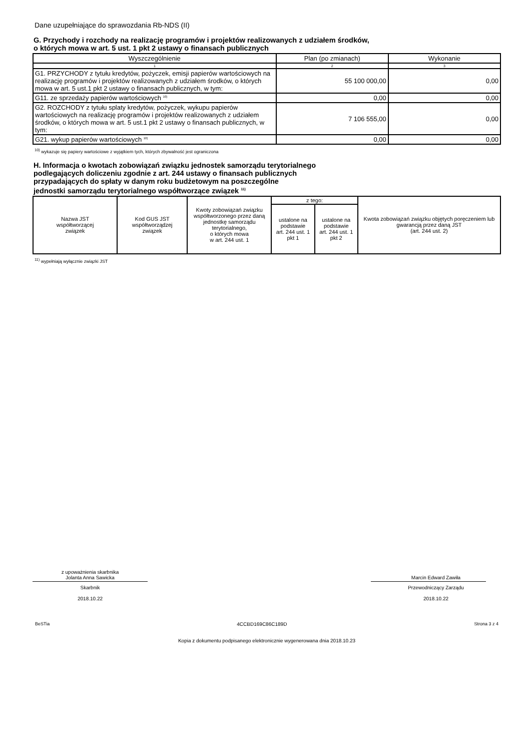Dane uzupełniające do sprawozdania Rb-NDS (II)
G. Przychody i rozchody na realizację programów i projektów realizowanych z udziałem środków,
o których mowa w art. 5 ust. 1 pkt 2 ustawy o finansach publicznych
| Wyszczególnienie | Plan (po zmianach) | Wykonanie |
| --- | --- | --- |
| 1 | 2 | 3 |
| G1. PRZYCHODY z tytułu kredytów, pożyczek, emisji papierów wartościowych na realizację programów i projektów realizowanych z udziałem środków, o których mowa w art. 5 ust.1 pkt 2 ustawy o finansach publicznych, w tym: | 55 100 000,00 | 0,00 |
| G11. ze sprzedaży papierów wartościowych <sup>10)</sup> | 0,00 | 0,00 |
| G2. ROZCHODY z tytułu splaty kredytów, pożyczek, wykupu papierów wartościowych na realizację programów i projektów realizowanych z udziałem środków, o których mowa w art. 5 ust.1 pkt 2 ustawy o finansach publicznych, w tym: | 7 106 555,00 | 0,00 |
| G21. wykup papierów wartościowych <sup>10)</sup> | 0,00 | 0,00 |
<sup>10)</sup> wykazuje się papiery wartościowe z wyjątkiem tych, których zbywalność jest ograniczona
H. Informacja o kwotach zobowiązań związku jednostek samorządu terytorialnego
podlegających doliczeniu zgodnie z art. 244 ustawy o finansach publicznych
przypadających do spłaty w danym roku budżetowym na poszczególne
jednostki samorządu terytorialnego współtworzące związek <sup>11)</sup>
| Nazwa JST współtworzącej związek | Kod GUS JST współtworządzej związek | Kwoty zobowiązań związku współtworzonego przez daną jednostkę samorządu terytorialnego, o których mowa w art. 244 ust. 1 | z tego: | | Kwota zobowiązań związku objętych poręczeniem lub gwarancją przez daną JST (art. 244 ust. 2) |
| | | | ustalone na podstawie art. 244 ust. 1 pkt 1 | ustalone na podstawie art. 244 ust. 1 pkt 2 | |
<sup>11)</sup> wypełniają wyłącznie związki JST
z upoważnienia skarbnika
Jolanta Anna Sawicka
Skarbnik
2018.10.22
Marcin Edward Zawiła
Przewodniczący Zarządu
2018.10.22
BeSTia 4CCBD169C86C189D Strona 3 z 4
Kopia z dokumentu podpisanego elektronicznie wygenerowana dnia 2018.10.23